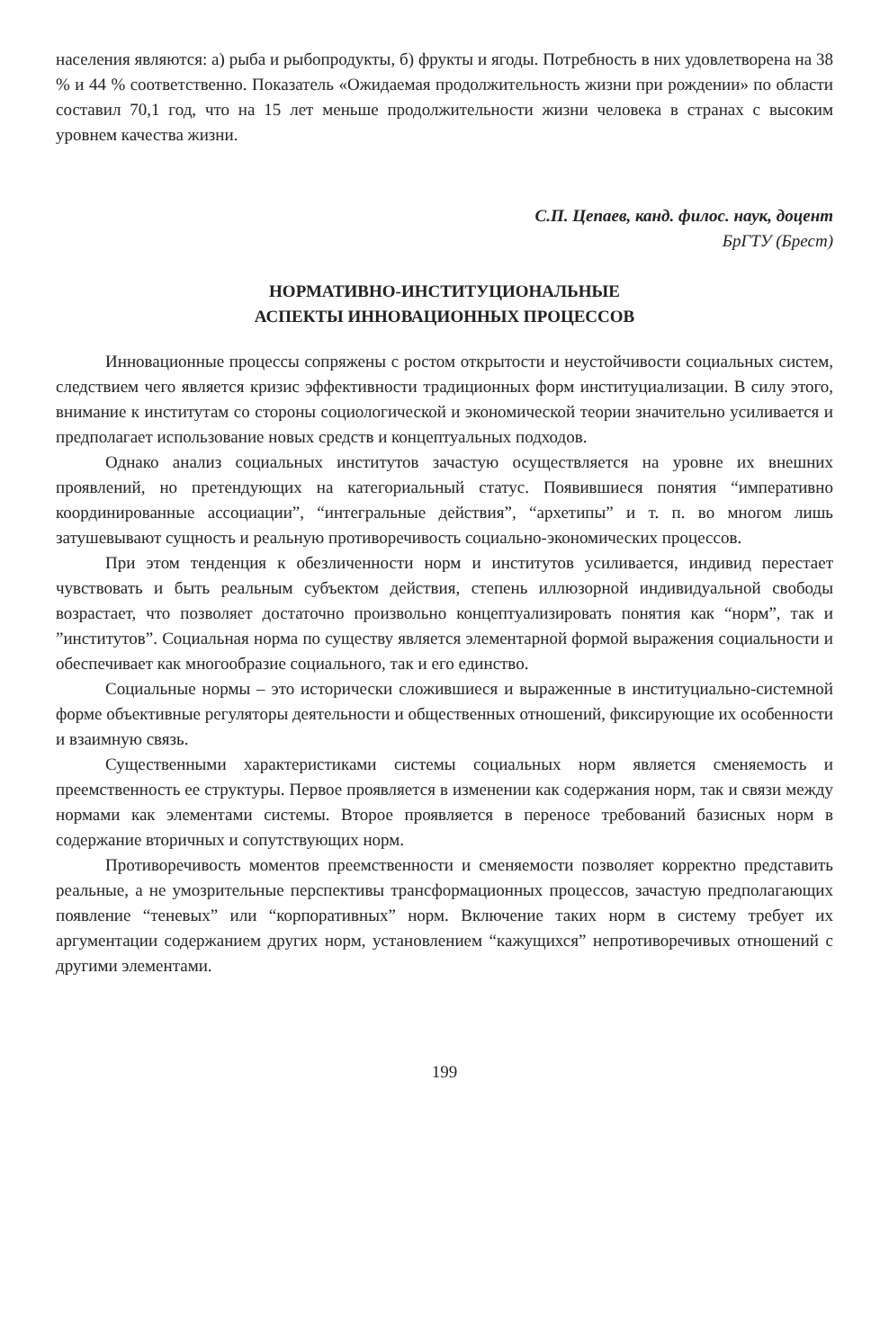населения являются: а) рыба и рыбопродукты, б) фрукты и ягоды. Потребность в них удовлетворена на 38 % и 44 % соответственно. Показатель «Ожидаемая продолжительность жизни при рождении» по области составил 70,1 год, что на 15 лет меньше продолжительности жизни человека в странах с высоким уровнем качества жизни.
С.П. Цепаев, канд. филос. наук, доцент
БрГТУ (Брест)
НОРМАТИВНО-ИНСТИТУЦИОНАЛЬНЫЕ
АСПЕКТЫ ИННОВАЦИОННЫХ ПРОЦЕССОВ
Инновационные процессы сопряжены с ростом открытости и неустойчивости социальных систем, следствием чего является кризис эффективности традиционных форм институциализации. В силу этого, внимание к институтам со стороны социологической и экономической теории значительно усиливается и предполагает использование новых средств и концептуальных подходов.
Однако анализ социальных институтов зачастую осуществляется на уровне их внешних проявлений, но претендующих на категориальный статус. Появившиеся понятия “императивно координированные ассоциации”, “интегральные действия”, “архетипы” и т. п. во многом лишь затушевывают сущность и реальную противоречивость социально-экономических процессов.
При этом тенденция к обезличенности норм и институтов усиливается, индивид перестает чувствовать и быть реальным субъектом действия, степень иллюзорной индивидуальной свободы возрастает, что позволяет достаточно произвольно концептуализировать понятия как “норм”, так и ”институтов”. Социальная норма по существу является элементарной формой выражения социальности и обеспечивает как многообразие социального, так и его единство.
Социальные нормы – это исторически сложившиеся и выраженные в институциально-системной форме объективные регуляторы деятельности и общественных отношений, фиксирующие их особенности и взаимную связь.
Существенными характеристиками системы социальных норм является сменяемость и преемственность ее структуры. Первое проявляется в изменении как содержания норм, так и связи между нормами как элементами системы. Второе проявляется в переносе требований базисных норм в содержание вторичных и сопутствующих норм.
Противоречивость моментов преемственности и сменяемости позволяет корректно представить реальные, а не умозрительные перспективы трансформационных процессов, зачастую предполагающих появление “теневых” или “корпоративных” норм. Включение таких норм в систему требует их аргументации содержанием других норм, установлением “кажущихся” непротиворечивых отношений с другими элементами.
199